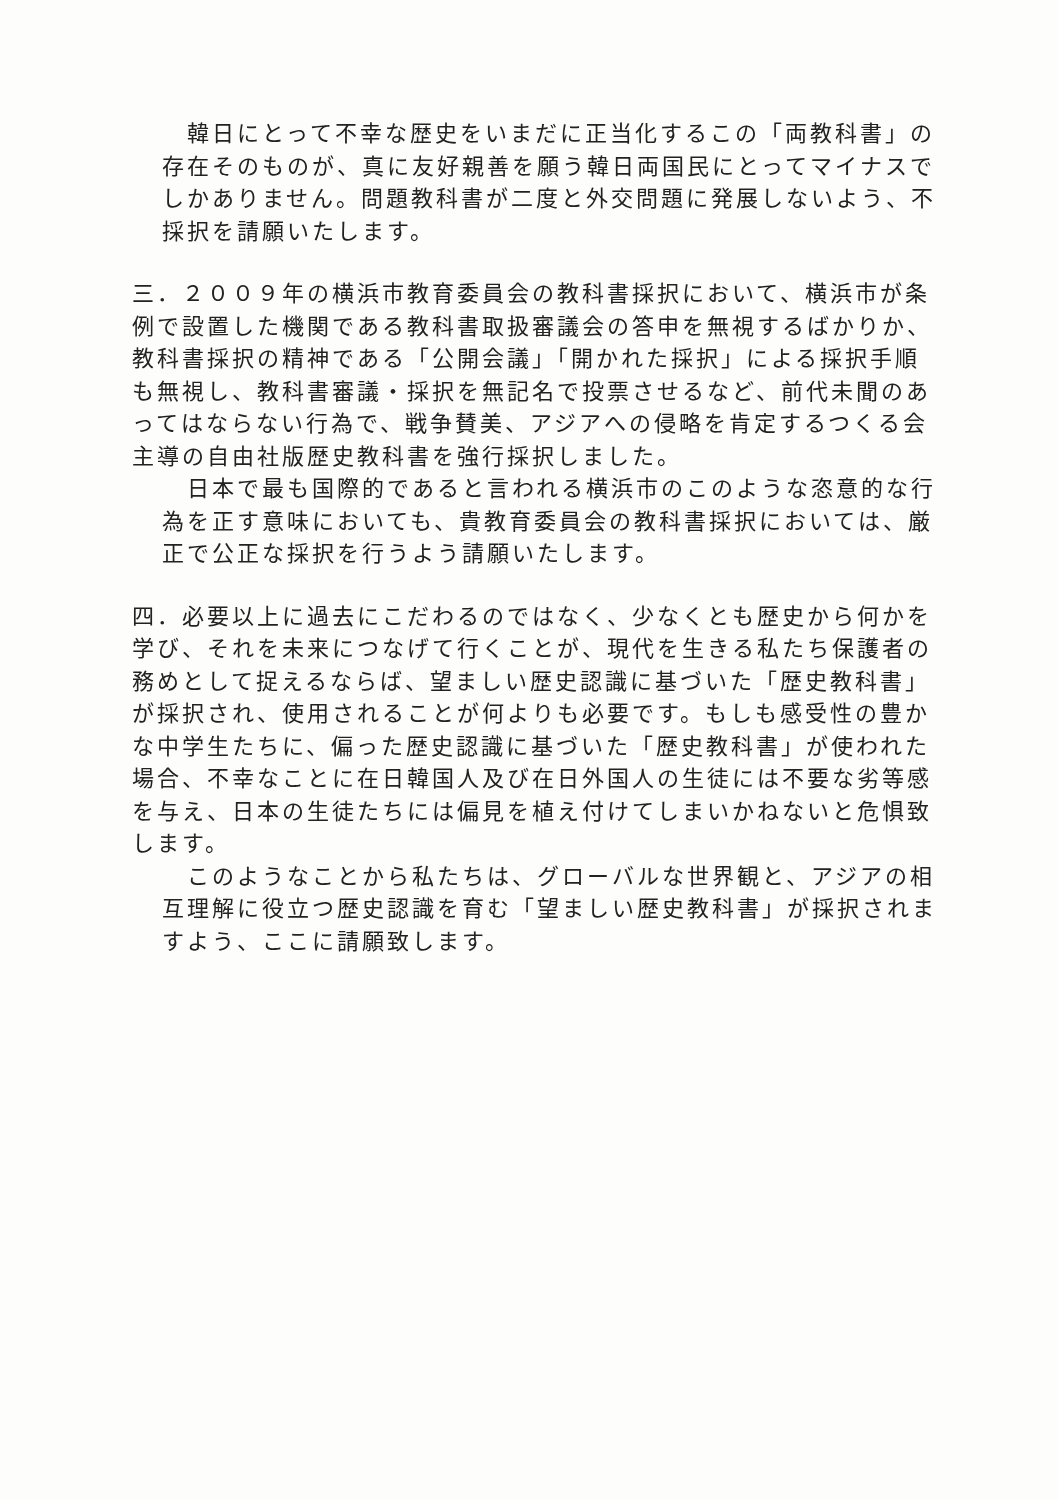韓日にとって不幸な歴史をいまだに正当化するこの「両教科書」の存在そのものが、真に友好親善を願う韓日両国民にとってマイナスでしかありません。問題教科書が二度と外交問題に発展しないよう、不採択を請願いたします。
三．２００９年の横浜市教育委員会の教科書採択において、横浜市が条例で設置した機関である教科書取扱審議会の答申を無視するばかりか、教科書採択の精神である「公開会議」「開かれた採択」による採択手順も無視し、教科書審議・採択を無記名で投票させるなど、前代未聞のあってはならない行為で、戦争賛美、アジアへの侵略を肯定するつくる会主導の自由社版歴史教科書を強行採択しました。
　日本で最も国際的であると言われる横浜市のこのような恣意的な行為を正す意味においても、貴教育委員会の教科書採択においては、厳正で公正な採択を行うよう請願いたします。
四．必要以上に過去にこだわるのではなく、少なくとも歴史から何かを学び、それを未来につなげて行くことが、現代を生きる私たち保護者の務めとして捉えるならば、望ましい歴史認識に基づいた「歴史教科書」が採択され、使用されることが何よりも必要です。もしも感受性の豊かな中学生たちに、偏った歴史認識に基づいた「歴史教科書」が使われた場合、不幸なことに在日韓国人及び在日外国人の生徒には不要な劣等感を与え、日本の生徒たちには偏見を植え付けてしまいかねないと危惧致します。
　このようなことから私たちは、グローバルな世界観と、アジアの相互理解に役立つ歴史認識を育む「望ましい歴史教科書」が採択されますよう、ここに請願致します。